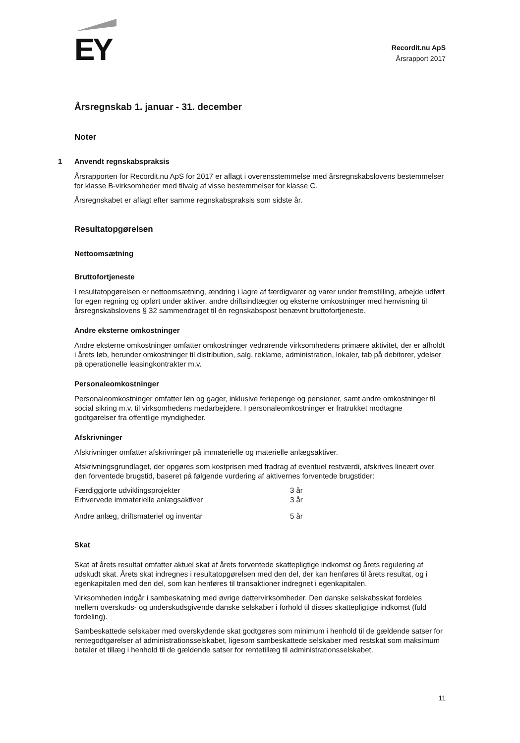EY
Recordit.nu ApS
Årsrapport 2017
Årsregnskab 1. januar - 31. december
Noter
1 Anvendt regnskabspraksis
Årsrapporten for Recordit.nu ApS for 2017 er aflagt i overensstemmelse med årsregnskabslovens bestemmelser for klasse B-virksomheder med tilvalg af visse bestemmelser for klasse C.
Årsregnskabet er aflagt efter samme regnskabspraksis som sidste år.
Resultatopgørelsen
Nettoomsætning
Bruttofortjeneste
I resultatopgørelsen er nettoomsætning, ændring i lagre af færdigvarer og varer under fremstilling, arbejde udført for egen regning og opført under aktiver, andre driftsindtægter og eksterne omkostninger med henvisning til årsregnskabslovens § 32 sammendraget til én regnskabspost benævnt bruttofortjeneste.
Andre eksterne omkostninger
Andre eksterne omkostninger omfatter omkostninger vedrørende virksomhedens primære aktivitet, der er afholdt i årets løb, herunder omkostninger til distribution, salg, reklame, administration, lokaler, tab på debitorer, ydelser på operationelle leasingkontrakter m.v.
Personaleomkostninger
Personaleomkostninger omfatter løn og gager, inklusive feriepenge og pensioner, samt andre omkostninger til social sikring m.v. til virksomhedens medarbejdere. I personaleomkostninger er fratrukket modtagne godtgørelser fra offentlige myndigheder.
Afskrivninger
Afskrivninger omfatter afskrivninger på immaterielle og materielle anlægsaktiver.
Afskrivningsgrundlaget, der opgøres som kostprisen med fradrag af eventuel restværdi, afskrives lineært over den forventede brugstid, baseret på følgende vurdering af aktivernes forventede brugstider:
| Færdiggjorte udviklingsprojekter | 3 år |
| Erhvervede immaterielle anlægsaktiver | 3 år |
| Andre anlæg, driftsmateriel og inventar | 5 år |
Skat
Skat af årets resultat omfatter aktuel skat af årets forventede skattepligtige indkomst og årets regulering af udskudt skat. Årets skat indregnes i resultatopgørelsen med den del, der kan henføres til årets resultat, og i egenkapitalen med den del, som kan henføres til transaktioner indregnet i egenkapitalen.
Virksomheden indgår i sambeskatning med øvrige dattervirksomheder. Den danske selskabsskat fordeles mellem overskuds- og underskudsgivende danske selskaber i forhold til disses skattepligtige indkomst (fuld fordeling).
Sambeskattede selskaber med overskydende skat godtgøres som minimum i henhold til de gældende satser for rentegodtgørelser af administrationsselskabet, ligesom sambeskattede selskaber med restskat som maksimum betaler et tillæg i henhold til de gældende satser for rentetillæg til administrationsselskabet.
11